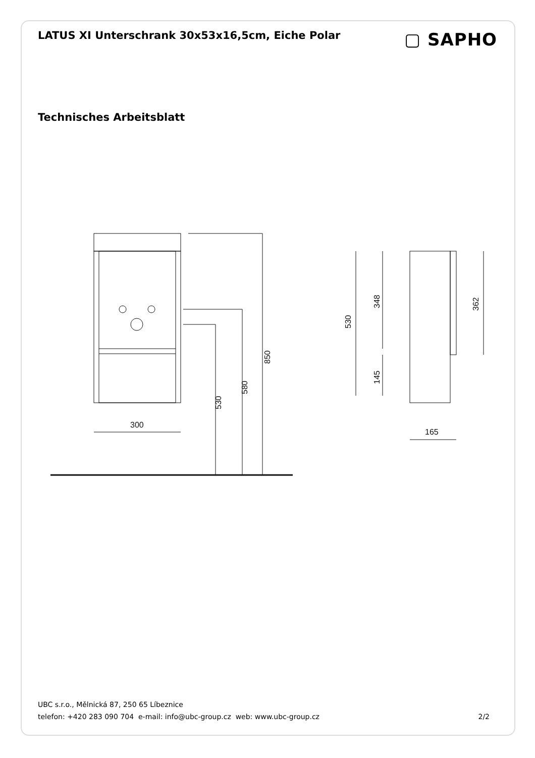LATUS XI Unterschrank 30x53x16,5cm, Eiche Polar
▢ SAPHO
Technisches Arbeitsblatt
300
530
580
850
530
348
145
362
165
UBC s.r.o., Mělnická 87, 250 65 Líbeznice
telefon: +420 283 090 704 e-mail: info@ubc-group.cz web: www.ubc-group.cz 2/2